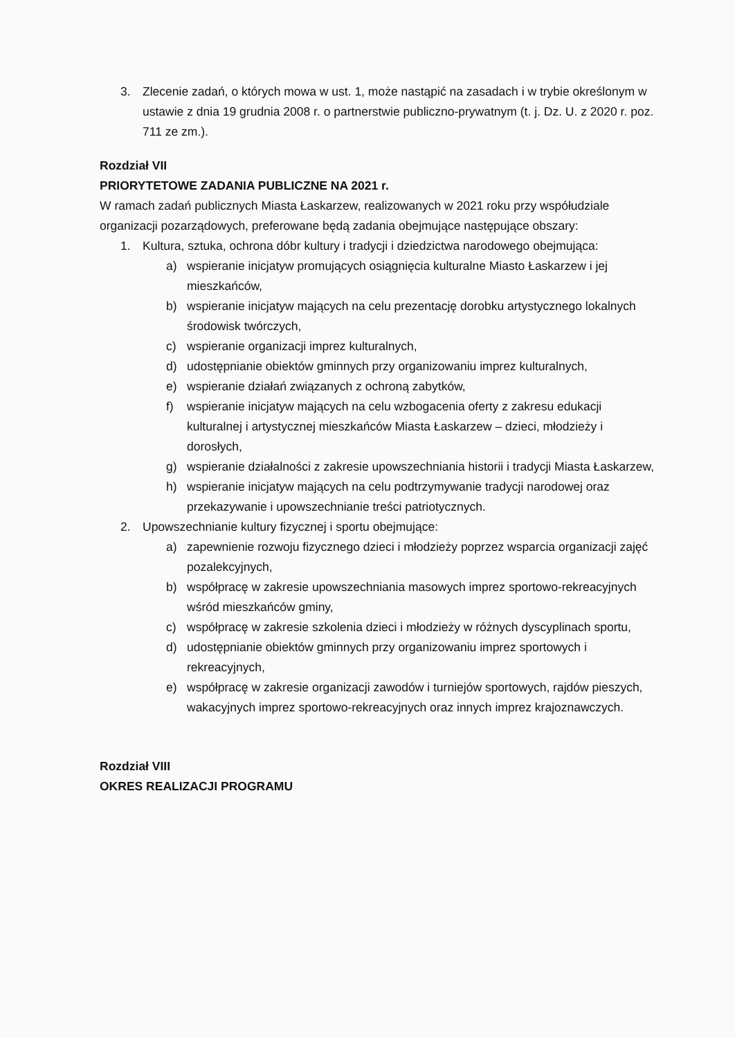3. Zlecenie zadań, o których mowa w ust. 1, może nastąpić na zasadach i w trybie określonym w ustawie z dnia 19 grudnia 2008 r. o partnerstwie publiczno-prywatnym (t. j. Dz. U. z 2020 r. poz. 711 ze zm.).
Rozdział VII
PRIORYTETOWE ZADANIA PUBLICZNE NA 2021 r.
W ramach zadań publicznych Miasta Łaskarzew, realizowanych w 2021 roku przy współudziale organizacji pozarządowych, preferowane będą zadania obejmujące następujące obszary:
1. Kultura, sztuka, ochrona dóbr kultury i tradycji i dziedzictwa narodowego obejmująca:
a) wspieranie inicjatyw promujących osiągnięcia kulturalne Miasto Łaskarzew i jej mieszkańców,
b) wspieranie inicjatyw mających na celu prezentację dorobku artystycznego lokalnych środowisk twórczych,
c) wspieranie organizacji imprez kulturalnych,
d) udostępnianie obiektów gminnych przy organizowaniu imprez kulturalnych,
e) wspieranie działań związanych z ochroną zabytków,
f) wspieranie inicjatyw mających na celu wzbogacenia oferty z zakresu edukacji kulturalnej i artystycznej mieszkańców Miasta Łaskarzew – dzieci, młodzieży i dorosłych,
g) wspieranie działalności z zakresie upowszechniania historii i tradycji Miasta Łaskarzew,
h) wspieranie inicjatyw mających na celu podtrzymywanie tradycji narodowej oraz przekazywanie i upowszechnianie treści patriotycznych.
2. Upowszechnianie kultury fizycznej i sportu obejmujące:
a) zapewnienie rozwoju fizycznego dzieci i młodzieży poprzez wsparcia organizacji zajęć pozalekcyjnych,
b) współpracę w zakresie upowszechniania masowych imprez sportowo-rekreacyjnych wśród mieszkańców gminy,
c) współpracę w zakresie szkolenia dzieci i młodzieży w różnych dyscyplinach sportu,
d) udostępnianie obiektów gminnych przy organizowaniu imprez sportowych i rekreacyjnych,
e) współpracę w zakresie organizacji zawodów i turniejów sportowych, rajdów pieszych, wakacyjnych imprez sportowo-rekreacyjnych oraz innych imprez krajoznawczych.
Rozdział VIII
OKRES REALIZACJI PROGRAMU